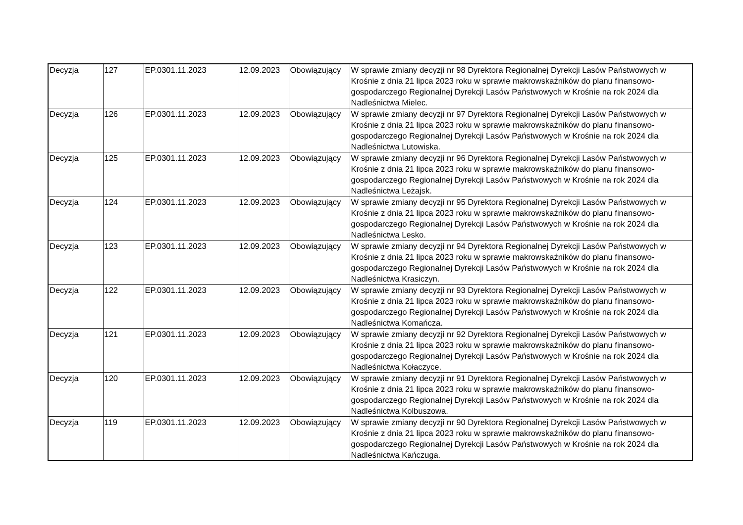| Decyzja | 127 | EP.0301.11.2023 | 12.09.2023 | Obowiązujący | W sprawie zmiany decyzji nr 98 Dyrektora Regionalnej Dyrekcji Lasów Państwowych w Krośnie z dnia 21 lipca 2023 roku w sprawie makrowskaźników do planu finansowo-gospodarczego Regionalnej Dyrekcji Lasów Państwowych w Krośnie na rok 2024 dla Nadleśnictwa Mielec. |
| Decyzja | 126 | EP.0301.11.2023 | 12.09.2023 | Obowiązujący | W sprawie zmiany decyzji nr 97 Dyrektora Regionalnej Dyrekcji Lasów Państwowych w Krośnie z dnia 21 lipca 2023 roku w sprawie makrowskaźników do planu finansowo-gospodarczego Regionalnej Dyrekcji Lasów Państwowych w Krośnie na rok 2024 dla Nadleśnictwa Lutowiska. |
| Decyzja | 125 | EP.0301.11.2023 | 12.09.2023 | Obowiązujący | W sprawie zmiany decyzji nr 96 Dyrektora Regionalnej Dyrekcji Lasów Państwowych w Krośnie z dnia 21 lipca 2023 roku w sprawie makrowskaźników do planu finansowo-gospodarczego Regionalnej Dyrekcji Lasów Państwowych w Krośnie na rok 2024 dla Nadleśnictwa Leżajsk. |
| Decyzja | 124 | EP.0301.11.2023 | 12.09.2023 | Obowiązujący | W sprawie zmiany decyzji nr 95 Dyrektora Regionalnej Dyrekcji Lasów Państwowych w Krośnie z dnia 21 lipca 2023 roku w sprawie makrowskaźników do planu finansowo-gospodarczego Regionalnej Dyrekcji Lasów Państwowych w Krośnie na rok 2024 dla Nadleśnictwa Lesko. |
| Decyzja | 123 | EP.0301.11.2023 | 12.09.2023 | Obowiązujący | W sprawie zmiany decyzji nr 94 Dyrektora Regionalnej Dyrekcji Lasów Państwowych w Krośnie z dnia 21 lipca 2023 roku w sprawie makrowskaźników do planu finansowo-gospodarczego Regionalnej Dyrekcji Lasów Państwowych w Krośnie na rok 2024 dla Nadleśnictwa Krasiczyn. |
| Decyzja | 122 | EP.0301.11.2023 | 12.09.2023 | Obowiązujący | W sprawie zmiany decyzji nr 93 Dyrektora Regionalnej Dyrekcji Lasów Państwowych w Krośnie z dnia 21 lipca 2023 roku w sprawie makrowskaźników do planu finansowo-gospodarczego Regionalnej Dyrekcji Lasów Państwowych w Krośnie na rok 2024 dla Nadleśnictwa Komańcza. |
| Decyzja | 121 | EP.0301.11.2023 | 12.09.2023 | Obowiązujący | W sprawie zmiany decyzji nr 92 Dyrektora Regionalnej Dyrekcji Lasów Państwowych w Krośnie z dnia 21 lipca 2023 roku w sprawie makrowskaźników do planu finansowo-gospodarczego Regionalnej Dyrekcji Lasów Państwowych w Krośnie na rok 2024 dla Nadleśnictwa Kołaczyce. |
| Decyzja | 120 | EP.0301.11.2023 | 12.09.2023 | Obowiązujący | W sprawie zmiany decyzji nr 91 Dyrektora Regionalnej Dyrekcji Lasów Państwowych w Krośnie z dnia 21 lipca 2023 roku w sprawie makrowskaźników do planu finansowo-gospodarczego Regionalnej Dyrekcji Lasów Państwowych w Krośnie na rok 2024 dla Nadleśnictwa Kolbuszowa. |
| Decyzja | 119 | EP.0301.11.2023 | 12.09.2023 | Obowiązujący | W sprawie zmiany decyzji nr 90 Dyrektora Regionalnej Dyrekcji Lasów Państwowych w Krośnie z dnia 21 lipca 2023 roku w sprawie makrowskaźników do planu finansowo-gospodarczego Regionalnej Dyrekcji Lasów Państwowych w Krośnie na rok 2024 dla Nadleśnictwa Kańczuga. |